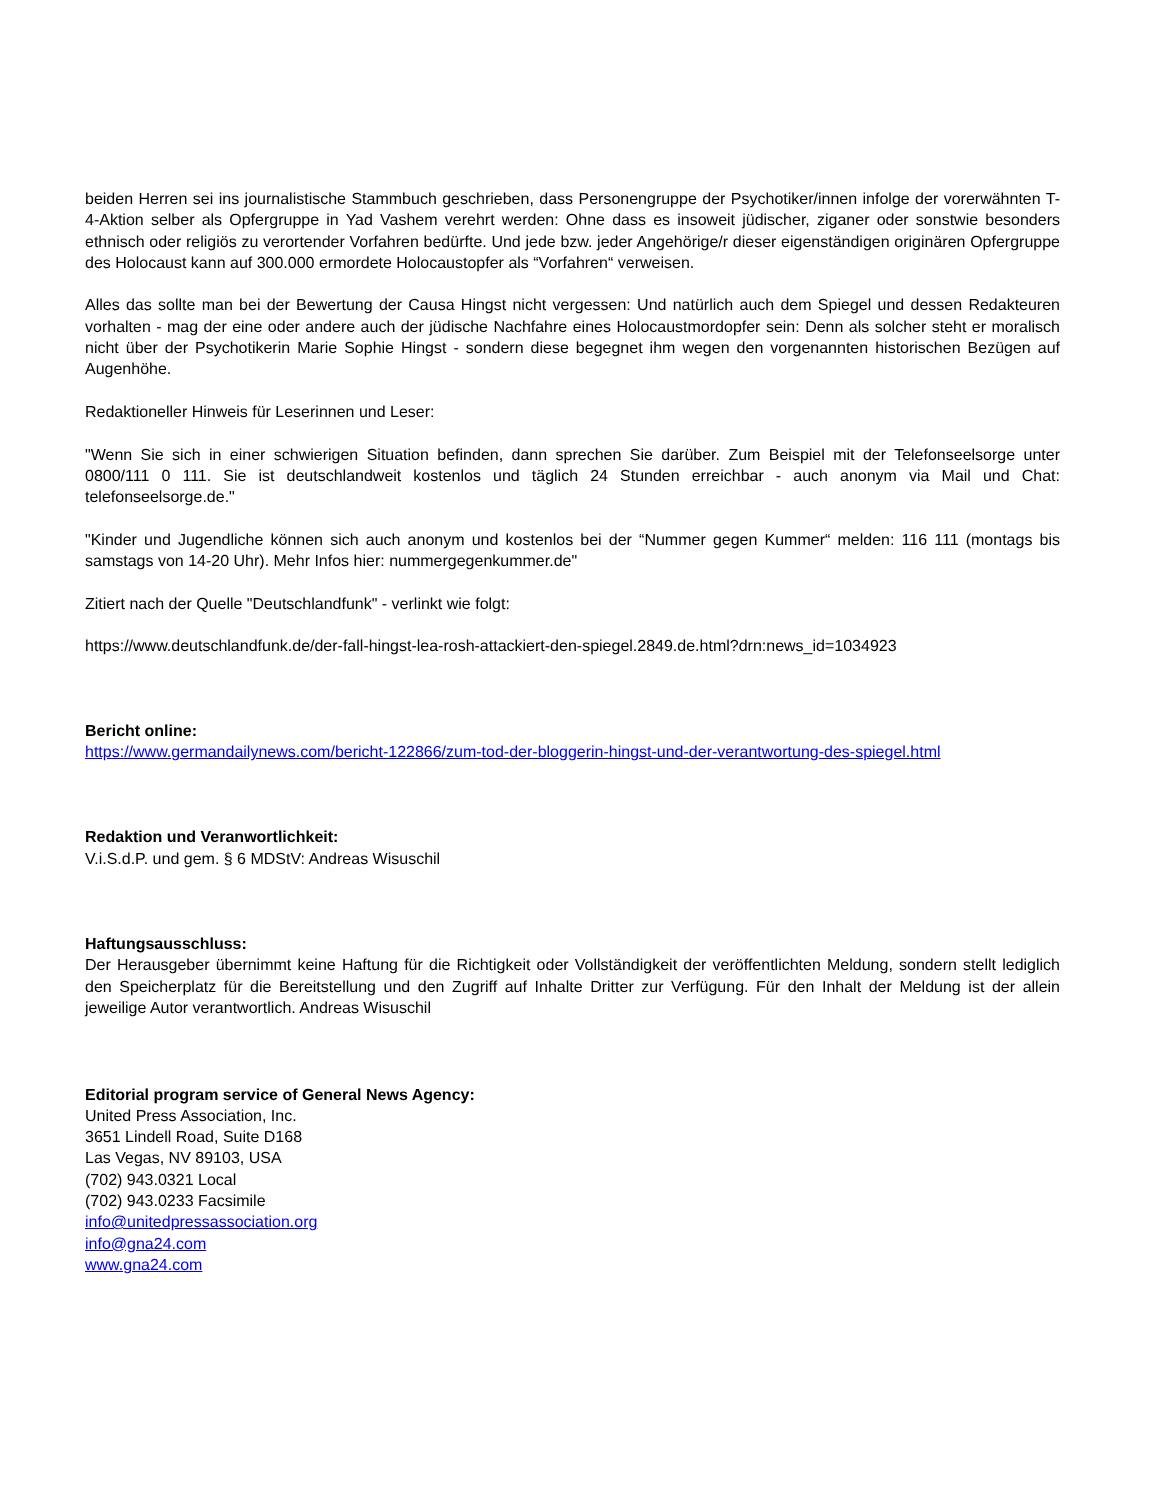beiden Herren sei ins journalistische Stammbuch geschrieben, dass Personengruppe der Psychotiker/innen infolge der vorerwähnten T-4-Aktion selber als Opfergruppe in Yad Vashem verehrt werden: Ohne dass es insoweit jüdischer, ziganer oder sonstwie besonders ethnisch oder religiös zu verortender Vorfahren bedürfte. Und jede bzw. jeder Angehörige/r dieser eigenständigen originären Opfergruppe des Holocaust kann auf 300.000 ermordete Holocaustopfer als “Vorfahren“ verweisen.
Alles das sollte man bei der Bewertung der Causa Hingst nicht vergessen: Und natürlich auch dem Spiegel und dessen Redakteuren vorhalten - mag der eine oder andere auch der jüdische Nachfahre eines Holocaustmordopfer sein: Denn als solcher steht er moralisch nicht über der Psychotikerin Marie Sophie Hingst - sondern diese begegnet ihm wegen den vorgenannten historischen Bezügen auf Augenhöhe.
Redaktioneller Hinweis für Leserinnen und Leser:
"Wenn Sie sich in einer schwierigen Situation befinden, dann sprechen Sie darüber. Zum Beispiel mit der Telefonseelsorge unter 0800/111 0 111. Sie ist deutschlandweit kostenlos und täglich 24 Stunden erreichbar - auch anonym via Mail und Chat: telefonseelsorge.de."
"Kinder und Jugendliche können sich auch anonym und kostenlos bei der “Nummer gegen Kummer“ melden: 116 111 (montags bis samstags von 14-20 Uhr). Mehr Infos hier: nummergegenkummer.de"
Zitiert nach der Quelle "Deutschlandfunk" - verlinkt wie folgt:
https://www.deutschlandfunk.de/der-fall-hingst-lea-rosh-attackiert-den-spiegel.2849.de.html?drn:news_id=1034923
Bericht online:
https://www.germandailynews.com/bericht-122866/zum-tod-der-bloggerin-hingst-und-der-verantwortung-des-spiegel.html
Redaktion und Veranwortlichkeit:
V.i.S.d.P. und gem. § 6 MDStV: Andreas Wisuschil
Haftungsausschluss:
Der Herausgeber übernimmt keine Haftung für die Richtigkeit oder Vollständigkeit der veröffentlichten Meldung, sondern stellt lediglich den Speicherplatz für die Bereitstellung und den Zugriff auf Inhalte Dritter zur Verfügung. Für den Inhalt der Meldung ist der allein jeweilige Autor verantwortlich. Andreas Wisuschil
Editorial program service of General News Agency:
United Press Association, Inc.
3651 Lindell Road, Suite D168
Las Vegas, NV 89103, USA
(702) 943.0321 Local
(702) 943.0233 Facsimile
info@unitedpressassociation.org
info@gna24.com
www.gna24.com